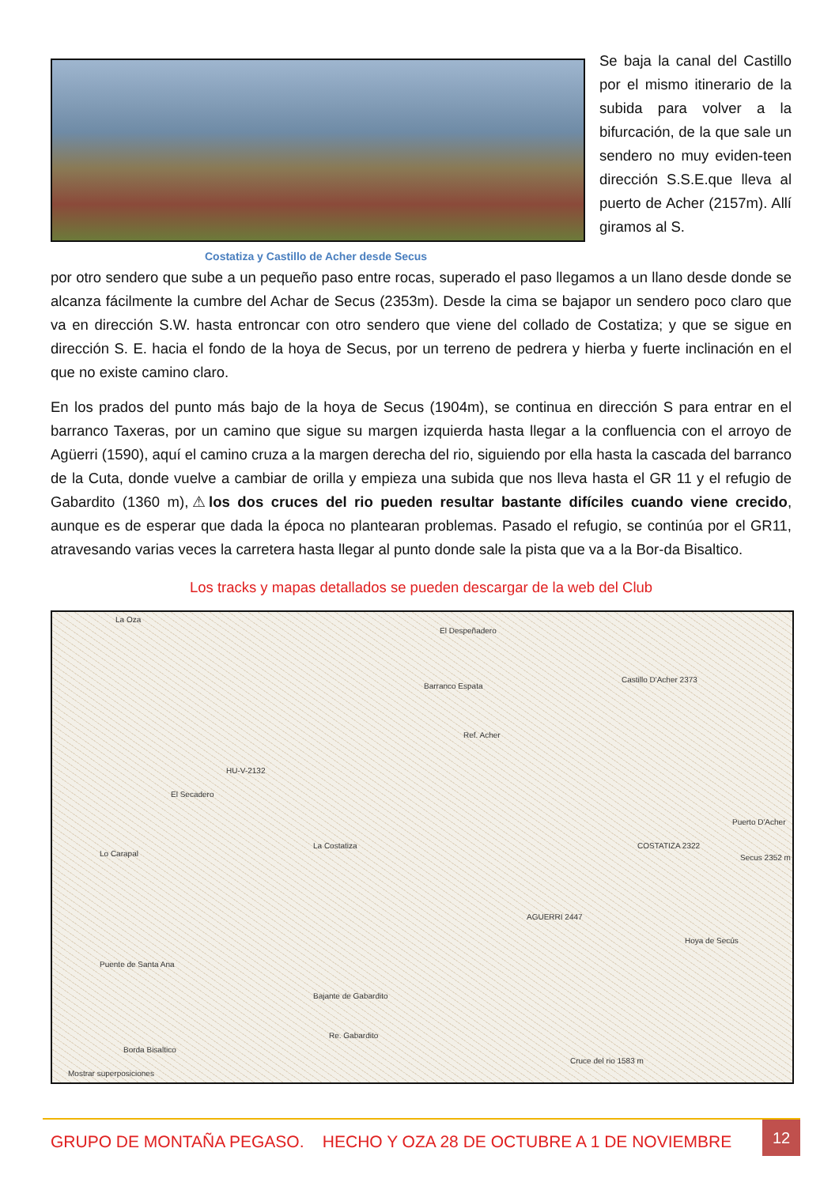Se baja la canal del Castillo por el mismo itinerario de la subida para volver a la bifurcación, de la que sale un sendero no muy eviden-teen dirección S.S.E.que lleva al puerto de Acher (2157m). Allí giramos al S.
Costatiza y Castillo de Acher desde Secus
por otro sendero que sube a un pequeño paso entre rocas, superado el paso llegamos a un llano desde donde se alcanza fácilmente la cumbre del Achar de Secus (2353m). Desde la cima se bajapor un sendero poco claro que va en dirección S.W. hasta entroncar con otro sendero que viene del collado de Costatiza; y que se sigue en dirección S. E. hacia el fondo de la hoya de Secus, por un terreno de pedrera y hierba y fuerte inclinación en el que no existe camino claro.
En los prados del punto más bajo de la hoya de Secus (1904m), se continua en dirección S para entrar en el barranco Taxeras, por un camino que sigue su margen izquierda hasta llegar a la confluencia con el arroyo de Agüerri (1590), aquí el camino cruza a la margen derecha del rio, siguiendo por ella hasta la cascada del barranco de la Cuta, donde vuelve a cambiar de orilla y empieza una subida que nos lleva hasta el GR 11 y el refugio de Gabardito (1360 m),⚠los dos cruces del rio pueden resultar bastante difíciles cuando viene crecido, aunque es de esperar que dada la época no plantearan problemas. Pasado el refugio, se continúa por el GR11, atravesando varias veces la carretera hasta llegar al punto donde sale la pista que va a la Bor-da Bisaltico.
Los tracks y mapas detallados se pueden descargar de la web del Club
La Oza
El Despeñadero
Castillo D'Acher 2373
Barranco Espata
Ref. Acher
La Costatiza COSTATIZA 2322
Secus 2352 m
Puerto D'Acher
HU-V-2132
El Secadero
Lo Carapal
AGUERRI 2447
Hoya de Secús
Puente de Santa Ana
Bajante de Gabardito
Re. Gabardito
Borda Bisaltico
Cruce del rio 1583 m
Mostrar superposiciones
GRUPO DE MONTAÑA PEGASO. HECHO Y OZA 28 DE OCTUBRE A 1 DE NOVIEMBRE
12